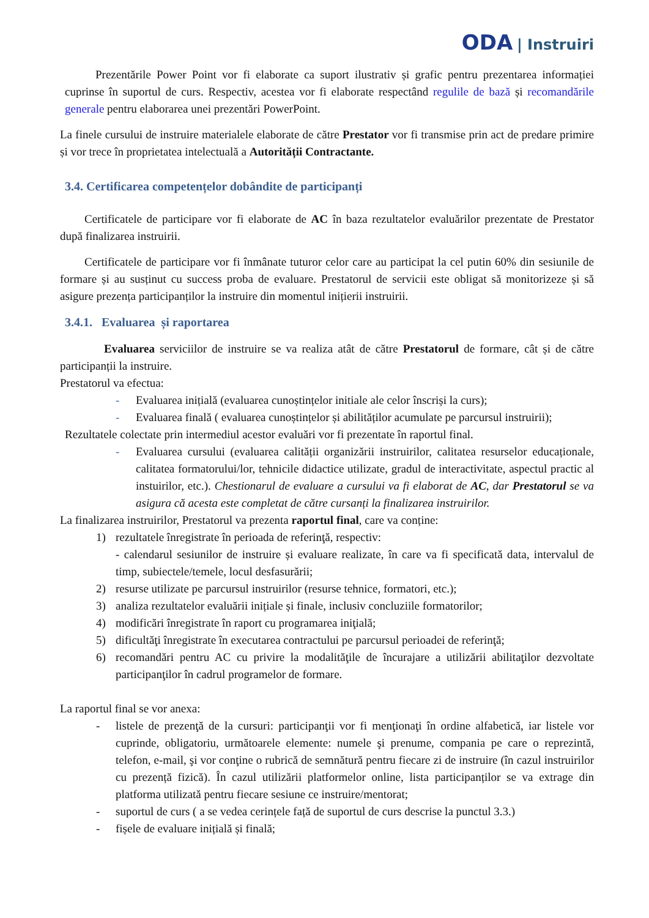ODA | Instruiri
Prezentările Power Point vor fi elaborate ca suport ilustrativ și grafic pentru prezentarea informației cuprinse în suportul de curs. Respectiv, acestea vor fi elaborate respectând regulile de bază și recomandările generale pentru elaborarea unei prezentări PowerPoint.
La finele cursului de instruire materialele elaborate de către Prestator vor fi transmise prin act de predare primire și vor trece în proprietatea intelectuală a Autorității Contractante.
3.4. Certificarea competențelor dobândite de participanți
Certificatele de participare vor fi elaborate de AC în baza rezultatelor evaluărilor prezentate de Prestator după finalizarea instruirii.
Certificatele de participare vor fi înmânate tuturor celor care au participat la cel putin 60% din sesiunile de formare și au susținut cu success proba de evaluare. Prestatorul de servicii este obligat să monitorizeze și să asigure prezența participanților la instruire din momentul inițierii instruirii.
3.4.1. Evaluarea și raportarea
Evaluarea serviciilor de instruire se va realiza atât de către Prestatorul de formare, cât și de către participanții la instruire.
Prestatorul va efectua:
- Evaluarea inițială (evaluarea cunoștințelor initiale ale celor înscriși la curs);
- Evaluarea finală ( evaluarea cunoștințelor și abilităților acumulate pe parcursul instruirii);
Rezultatele colectate prin intermediul acestor evaluări vor fi prezentate în raportul final.
- Evaluarea cursului (evaluarea calității organizării instruirilor, calitatea resurselor educaționale, calitatea formatorului/lor, tehnicile didactice utilizate, gradul de interactivitate, aspectul practic al instuirilor, etc.). Chestionarul de evaluare a cursului va fi elaborat de AC, dar Prestatorul se va asigura că acesta este completat de către cursanți la finalizarea instruirilor.
La finalizarea instruirilor, Prestatorul va prezenta raportul final, care va conține:
1) rezultatele înregistrate în perioada de referinţă, respectiv:
- calendarul sesiunilor de instruire și evaluare realizate, în care va fi specificată data, intervalul de timp, subiectele/temele, locul desfasurării;
2) resurse utilizate pe parcursul instruirilor (resurse tehnice, formatori, etc.);
3) analiza rezultatelor evaluării inițiale și finale, inclusiv concluziile formatorilor;
4) modificări înregistrate în raport cu programarea iniţială;
5) dificultăţi înregistrate în executarea contractului pe parcursul perioadei de referinţă;
6) recomandări pentru AC cu privire la modalităţile de încurajare a utilizării abilitaţilor dezvoltate participanţilor în cadrul programelor de formare.
La raportul final se vor anexa:
- listele de prezenţă de la cursuri: participanţii vor fi menţionaţi în ordine alfabetică, iar listele vor cuprinde, obligatoriu, următoarele elemente: numele şi prenume, compania pe care o reprezintă, telefon, e-mail, şi vor conţine o rubrică de semnătură pentru fiecare zi de instruire (în cazul instruirilor cu prezență fizică). În cazul utilizării platformelor online, lista participanților se va extrage din platforma utilizată pentru fiecare sesiune ce instruire/mentorat;
- suportul de curs ( a se vedea cerințele față de suportul de curs descrise la punctul 3.3.)
- fișele de evaluare inițială și finală;